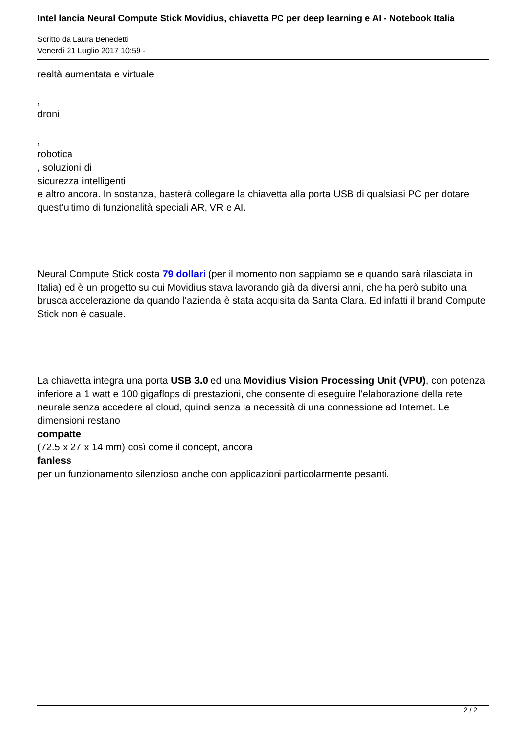Intel lancia Neural Compute Stick Movidius, chiavetta PC per deep learning e AI - Notebook Italia
Scritto da Laura Benedetti
Venerdì 21 Luglio 2017 10:59 -
realtà aumentata e virtuale
,
droni
,
robotica
, soluzioni di
sicurezza intelligenti
e altro ancora. In sostanza, basterà collegare la chiavetta alla porta USB di qualsiasi PC per dotare quest'ultimo di funzionalità speciali AR, VR e AI.
Neural Compute Stick costa 79 dollari (per il momento non sappiamo se e quando sarà rilasciata in Italia) ed è un progetto su cui Movidius stava lavorando già da diversi anni, che ha però subito una brusca accelerazione da quando l'azienda è stata acquisita da Santa Clara. Ed infatti il brand Compute Stick non è casuale.
La chiavetta integra una porta USB 3.0 ed una Movidius Vision Processing Unit (VPU), con potenza inferiore a 1 watt e 100 gigaflops di prestazioni, che consente di eseguire l'elaborazione della rete neurale senza accedere al cloud, quindi senza la necessità di una connessione ad Internet. Le dimensioni restano
compatte
(72.5 x 27 x 14 mm) così come il concept, ancora
fanless
per un funzionamento silenzioso anche con applicazioni particolarmente pesanti.
2 / 2